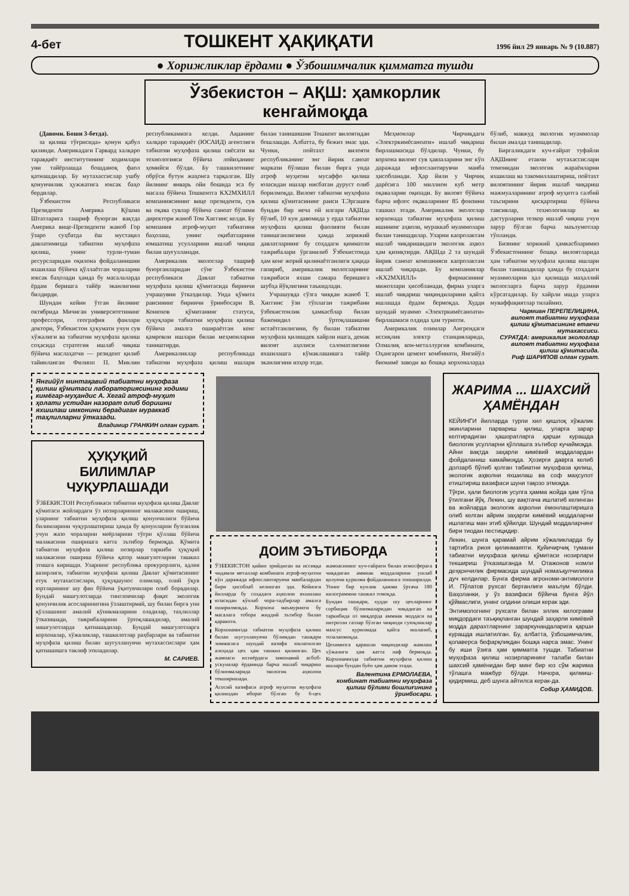4-бет ТОШКЕНТ ҲАҚИҚАТИ 1996 йил 29 январь № 9 (10.887)
● Хорижликлар ёрдами ● Ўзбошимчалик қимматга тушди
Ўзбекистон – АҚШ: ҳамкорлик кенгаймоқда
(Давоми. Боши 3-бетда).
за қилиш тўғрисида» қонун қабул қилинди. Америкадаги Гарвард халқаро тараққиёт институтининг ходимлари уни тайёрлашда бошданоқ фаол қатнашдилар. Бу мутахассислар ушбу қонунчилик ҳужжатига юксак баҳо бердилар.
Ўзбекистон Республикаси Президенти Америка Қўшма Штатларига ташриф буюрган вақтда Америка вице-Президенти жаноб Гор ўзаро суҳбатда ёш мустақил давлатимизда табиатни муҳофаза қилиш, унинг турли-туман ресурсларидан оқилона фойдаланишни яхшилаш бўйича қўллаётган чораларни юксак баҳолади ҳамда бу масалаларда ёрдам беришга тайёр эканлигини билдирди.
Шундан кейин ўтган йилнинг октябрида Мичиган университетининг профессори, география фанлари доктори, Ўзбекистон ҳукумати учун сув хўжалиги ва табиатни муҳофаза қилиш соҳасида стратегия ишлаб чиқиш бўйича маслаҳатчи — резидент қилиб тайинланган Филипп П. Миклин республикамизга келди. Ақшнинг халқаро тараққиёт (ЮСАИД) агентлиги табиатни муҳофаза қилиш сиёсати ва технологияси бўйича лойиҳанинг ҳомийси бўлди. Бу ташкилотнинг обрўси бутун жаҳонга тарқалган. Шу йилнинг январь ойи бошида эса бу масала бўйича Тошкентга КХ2МХИЛЛ компаниясининг вице президенти, сув ва оқава сувлар бўйича саноат бўлими директори жаноб Том Хиггинс келди. Бу компания атроф-муҳит табиатини баҳолаш, унинг оқибатларини юмшатиш усулларини ишлаб чиқиш билан шуғулланади.
Америкалик экологлар ташриф буюрганларидан сўнг Ўзбекистон республикаси Давлат табиатни муҳофаза қилиш қўмитасида биринчи учрашувни ўтказдилар. Унда қўмита раисининг биринчи ўринбосари В. Конюхов қўмитанинг статуси, ҳуқуқлари табиатни муҳофаза қилиш бўйича амалга ошираётган кенг қамровли ишлари билан меҳмонларни таништирди.
Америкаликлар республикада табиатни муҳофаза қилиш ишлари билан танишишни Тошкент вилоятидан бошлашди. Албатта, бу бежиз эмас эди. Чунки, пойтахт вилояти республиканинг энг йирик саноат маркази бўлиши билан бирга унда атроф муҳитни мусаффо қилиш юзасидан ишлар нисбатан дуруст олиб борилмоқда. Вилоят табиатни муҳофаза қилиш қўмитасининг раиси Т.Эргашев бундан бир неча ой илгари АҚШда бўлиб, 10 кун давомида у ерда табиатни муҳофаза қилиш фаолияти билан танишганлигини ҳамда хорижий давлатларнинг бу соҳадаги қимматли тажрибалари ўрганилиб Ўзбекистонда ҳам кенг жорий қилинаётганлиги ҳақида гапириб, америкалик экологларнинг тажрибаси яхши самара беришига шубҳа йўқлигини таъкидлади.
Учрашувда сўзга чиққан жаноб Т. Хиггинс ўзи тўплаган тажрибани ўзбекистонлик ҳамкасблар билан бажонидил ўртоқлашишни истаётганлигини, бу билан табиатни муҳофаза қилишдек хайрли ишга, демак вилоят аҳолиси саломатлигини яхшилашга кўмаклашишга тайёр эканлигини изҳор этди.
Меҳмонлар Чирчиқдаги «Электркимёсаноати» ишлаб чиқариш бирлашмасида бўлдилар. Чунки, бу корхона вилоят сув ҳавзаларини энг кўп даражада ифлослантирувчи манба ҳисобланади. Ҳар йили у Чирчиқ дарёсига 100 миллион куб метр оқаваларни оқизади. Бу вилоят бўйича барча ифлос оқаваларнинг 85 фоизини ташкил этади. Америкалик экологлар корхонада табиатни муҳофаза қилиш ишининг аҳволи, мураккаб муаммолари билан танишдилар. Уларни капролактам ишлаб чиқаришидаги экологик аҳвол ҳам қизиқтирди. АҚШда 2 та шундай йирик саноат компанияси капролактам ишлаб чиқаради. Бу компаниялар «КХ2МХИЛЛ» фирмасининг мижозлари ҳисобланади, фирма уларга ишлаб чиқариш чиқиндиларини қайта ишлашда ёрдам бермоқда. Худди шундай муаммо «Электркимёсаноати» бирлашмаси олдида ҳам турипти.
Америкалик олимлар Ангрендаги иссиқлик электр станцияларида, Олмалиқ кон-металлургия комбинати, Оҳангарон цемент комбинати, Янгийўл биокимё заводи ва бошқа корхоналарда бўлиб, мавжуд экологик муаммолар билан амалда танишдилар.
Биргаликдаги куч-ғайрат туфайли АҚШнинг етакчи мутахассислари томонидан экологик жараёнларни яхшилаш ва такомиллаштириш, пойтахт вилоятининг йирик ишлаб чиқариш мажмуаларининг атроф муҳитга салбий таъсирини қисқартириш бўйича тавсиялар, технологиялар ва дастурларни тезкор ишлаб чиқиш учун зарур бўлган барча маълумотлар тўпланди.
Бизнинг хорижий ҳамкасбларимиз Ўзбекистоннинг бошқа вилоятларида ҳам табиатни муҳофаза қилиш ишлари билан танишадилар ҳамда бу соҳадаги муаммоларни ҳал қилишда маҳаллий экологларга барча зарур ёрдамни кўрсатадилар. Бу хайрли ишда уларга муваффақиятлар тилаймиз.
Чармиан ПЕРЕПЕЛИЦИНА, вилоят табиатни муҳофаза қилиш қўмитасининг етакчи мутахассиси.
СУРАТДА: америкалик экологлар вилоят табиатни муҳофаза қилиш қўмитасида.
Риф ШАРИПОВ олган сурат.
Янгийўл минтақавий табиатни муҳофаза қилиш қўмитаси лабораториясининг ходими кимёгар-муҳандис А. Хегай атроф-муҳит ҳолати устидан назорат олиб боришни яхшилаш имконини берадиган мураккаб таҳлилларни ўтказади.
Владимир ГРАНКИН олган сурат.
ҲУҚУҚИЙ
БИЛИМЛАР
ЧУҚУРЛАШАДИ
ЎЗБЕКИСТОН Республикаси табиатни муҳофаза қилиш Давлат қўмитаси жойлардаги ўз нозирларининг малакасини ошириш, уларнинг табиатни муҳофаза қилиш қонунчилиги бўйича билимларини чуқурлаштириш ҳамда бу қонунларни бузганлик учун жазо чораларни меёрларини тўғри қўллаш бўйича малакасини оширишга катта эътибор бермоқда. Қўмита табиатни муҳофаза қилиш нозирлар таркиби ҳуқуқий малакасини ошириш бўйича қатор машғулотларни ташкил этишга киришди. Уларнинг республика прокурорлиги, адлия вазирлиги, табиатни муҳофаза қилиш Давлат қўмитасининг етук мутахассислари, ҳуқуқшунос олимлар, олий ўқув юртларининг шу фан бўйича ўқитувчилари олиб борадилар. Бундай машғулотларда тингловчилар фақат экологик қонунчилик асосларинигина ўзлаштирмай, шу билан бирга уни қўллашнинг амалий кўникмаларини оладилар, таҳлиллар ўтказишади, тажрибаларини ўртоқлашадилар, амалий машғулотларда қатнашадилар. Бундай машғулотларга корхоналар, хўжаликлар, ташкилотлар раҳбарлари ва табиатни муҳофаза қилиш билан шуғулланувчи мутахассислари ҳам қатнашишга таклиф этиладилар.
М. САРИЕВ.
ДОИМ ЭЪТИБОРДА
ЎЗБЕКИСТОН қийин эрийдиган ва иссиққа чидамли металлар комбинати атроф-муҳитни кўп даражада ифлослантирувчи манбалардан бири ҳисоблаб келинган эди. Кейинги йилларда бу соҳадаги аҳволни яхшилаш юзасидан кўплаб чора-тадбирлар амалга оширилмоқда. Корхона маъмурияти бу масалага тобора жиддий эътибор билан қараяпти.
Корхонамизда табиатни муҳофаза қилиш билан шуғулланувчи бўлимдан ташқари зиммасига шундай вазифа юклатилган алоҳида цех ҳам ташкил қилинган. Цех жамоаси ихтиёрдаги замонавий асбоб-ускуналар ёрдамида барча ишлаб чиқариш бўлинмаларида экологик аҳволни текширишади.
Асосий вазифаси атроф муҳитни муҳофаза қилишдан иборат бўлган бу 6-цех жамоасининг куч-ғайрати билан атмосферага чиқадиган аммиак моддаларини ушлаб қолувчи қурилма фойдаланишга топширилди. Унинг бир кунлик ҳажми ўртача 180 килограммни ташкил этмоқда.
Бундан ташқари, худди шу цехларнинг сорбиция бўлинмаларидан чиқадиган ва таркибида оз миқдорда аммиак моддаси ва нитрозли газлар бўлган чиқинди суюқликлар махсус қурилмада қайта ишланиб, тозаланмоқда.
Цехимизга қарашли чиқиндилар жамлаш хўжалиги ҳам катта наф бермоқда. Корхонамизда табиатни муҳофаза қилиш ишлари бундан буён ҳам давом этади.
Валентина ЕРМОЛАЕВА, комбинат табиатни муҳофаза қилиш бўлими бошлиғининг ўринбосари.
ЖАРИМА ... ШАХСИЙ ҲАМЁНДАН
КЕЙИНГИ йилларда турли хил қишлоқ хўжалик экинларини парвариш қилиш, уларга зарар келтирадиган ҳашоратларга қарши курашда биологик усулларни қўллашга эътибор кучаймоқда. Айни вақтда заҳарли кимёвий моддалардан фойдаланиш камаймоқда. Ҳозирги даврга келиб долзарб бўлиб қолган табиатни муҳофаза қилиш, экологик аҳволни яхшилаш ва соф маҳсулот етиштириш вазифаси шуни тақозо этмоқда.
Тўғри, ҳали биологик усулга ҳамма жойда ҳам тўла ўтилгани йўқ. Лекин, шу вақтгача ишлатиб келинган ва жойларда экологик аҳволни ёмонлаштиришга олиб келган айрим заҳарли кимёвий моддаларни ишлатиш ман этиб қўйилди. Шундай моддаларнинг бири тиодан пестицидир.
Лекин, шунга қарамай айрим хўжаликларда бу тартибга риоя қилинмаяпти. Қуйичирчиқ тумани табиатни муҳофаза қилиш қўмитаси нозирлари текшириш ўтказишганда М. Отажонов номли деҳқончилик фирмасида шундай номаъқулчиликка дуч келдилар. Бунга фирма агрономи-энтимологи И. Пўлатов рухсат берганлиги маълум бўлди. Ваҳоланки, у ўз вазифаси бўйича бунга йўл қўймаслиги, унинг олдини олиши керак эди.
Энтимологнинг рухсати билан эллик килограмм миқдордаги таъқиқланган шундай заҳарли кимёвий модда дарахтларнинг зараркунандаларига қарши курашда ишлатилган. Бу, албатта, ўзбошимчалик, қолаверса бефарқликдан бошқа нарса эмас. Унинг бу иши ўзига ҳам қимматга тушди. Табиатни муҳофаза қилиш нозирларининг талаби билан шахсий ҳамёнидан бир минг бир юз сўм жарима тўлашга мажбур бўлди. Начора, қилмиш-қидирмиш, деб шунга айтилса керак-да.
Собир ҲАМИДОВ.